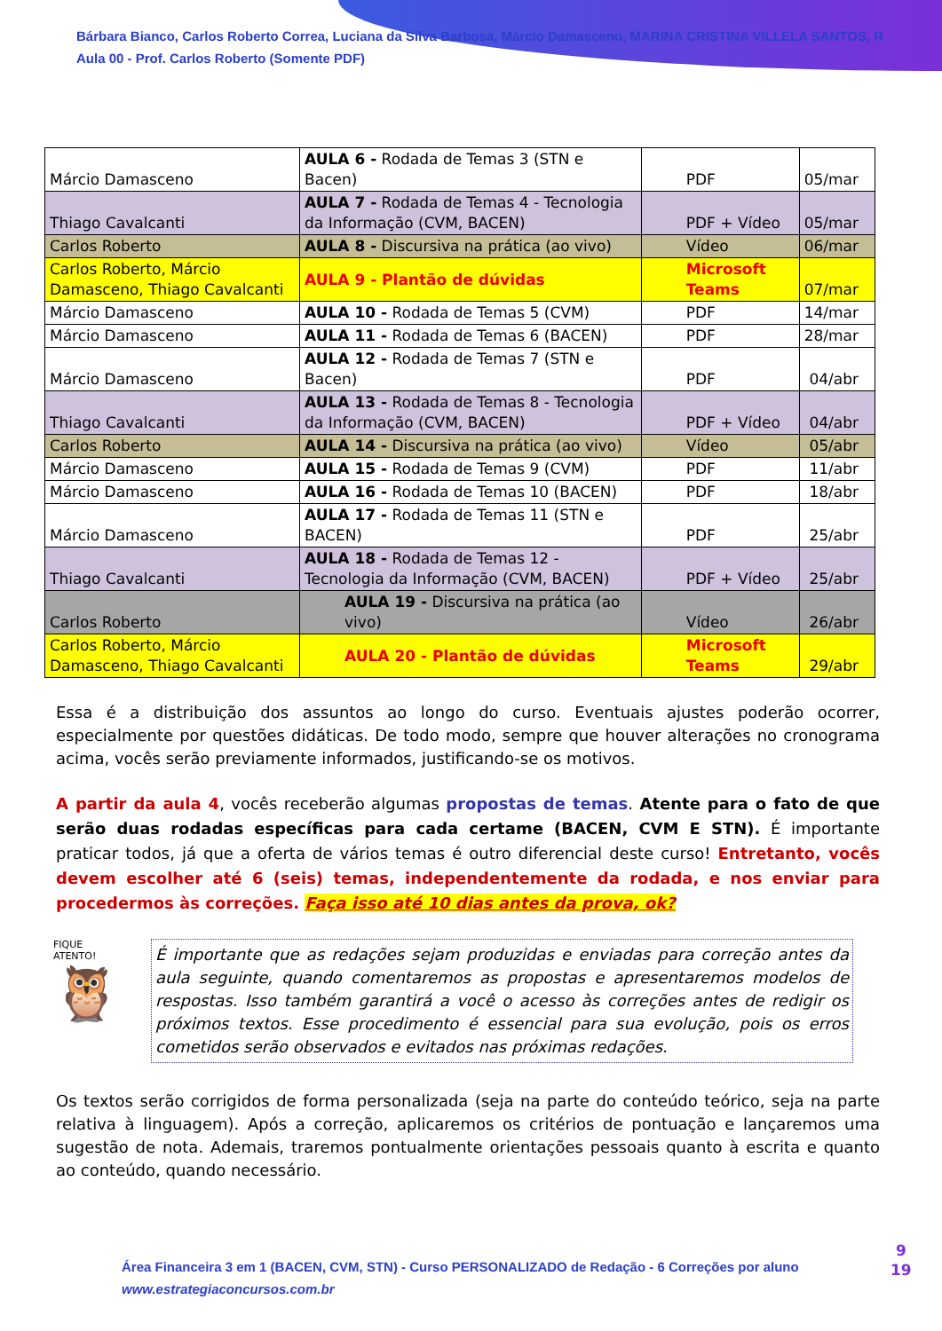Bárbara Bianco, Carlos Roberto Correa, Luciana da Silva Barbosa, Márcio Damasceno, MARINA CRISTINA VILLELA SANTOS, R
Aula 00 - Prof. Carlos Roberto (Somente PDF)
| Márcio Damasceno | AULA 6 - Rodada de Temas 3 (STN e Bacen) | PDF | 05/mar |
| Thiago Cavalcanti | AULA 7 - Rodada de Temas 4 - Tecnologia da Informação (CVM, BACEN) | PDF + Vídeo | 05/mar |
| Carlos Roberto | AULA 8 - Discursiva na prática (ao vivo) | Vídeo | 06/mar |
| Carlos Roberto, Márcio Damasceno, Thiago Cavalcanti | AULA 9 - Plantão de dúvidas | Microsoft Teams | 07/mar |
| Márcio Damasceno | AULA 10 - Rodada de Temas 5 (CVM) | PDF | 14/mar |
| Márcio Damasceno | AULA 11 - Rodada de Temas 6 (BACEN) | PDF | 28/mar |
| Márcio Damasceno | AULA 12 - Rodada de Temas 7 (STN e Bacen) | PDF | 04/abr |
| Thiago Cavalcanti | AULA 13 - Rodada de Temas 8 - Tecnologia da Informação (CVM, BACEN) | PDF + Vídeo | 04/abr |
| Carlos Roberto | AULA 14 - Discursiva na prática (ao vivo) | Vídeo | 05/abr |
| Márcio Damasceno | AULA 15 - Rodada de Temas 9 (CVM) | PDF | 11/abr |
| Márcio Damasceno | AULA 16 - Rodada de Temas 10 (BACEN) | PDF | 18/abr |
| Márcio Damasceno | AULA 17 - Rodada de Temas 11 (STN e BACEN) | PDF | 25/abr |
| Thiago Cavalcanti | AULA 18 - Rodada de Temas 12 - Tecnologia da Informação (CVM, BACEN) | PDF + Vídeo | 25/abr |
| Carlos Roberto | AULA 19 - Discursiva na prática (ao vivo) | Vídeo | 26/abr |
| Carlos Roberto, Márcio Damasceno, Thiago Cavalcanti | AULA 20 - Plantão de dúvidas | Microsoft Teams | 29/abr |
Essa é a distribuição dos assuntos ao longo do curso. Eventuais ajustes poderão ocorrer, especialmente por questões didáticas. De todo modo, sempre que houver alterações no cronograma acima, vocês serão previamente informados, justificando-se os motivos.
A partir da aula 4, vocês receberão algumas propostas de temas. Atente para o fato de que serão duas rodadas específicas para cada certame (BACEN, CVM E STN). É importante praticar todos, já que a oferta de vários temas é outro diferencial deste curso! Entretanto, vocês devem escolher até 6 (seis) temas, independentemente da rodada, e nos enviar para procedermos às correções. Faça isso até 10 dias antes da prova, ok?
FIQUE
ATENTO!
🦉
É importante que as redações sejam produzidas e enviadas para correção antes da aula seguinte, quando comentaremos as propostas e apresentaremos modelos de respostas. Isso também garantirá a você o acesso às correções antes de redigir os próximos textos. Esse procedimento é essencial para sua evolução, pois os erros cometidos serão observados e evitados nas próximas redações.
Os textos serão corrigidos de forma personalizada (seja na parte do conteúdo teórico, seja na parte relativa à linguagem). Após a correção, aplicaremos os critérios de pontuação e lançaremos uma sugestão de nota. Ademais, traremos pontualmente orientações pessoais quanto à escrita e quanto ao conteúdo, quando necessário.
Área Financeira 3 em 1 (BACEN, CVM, STN) - Curso PERSONALIZADO de Redação - 6 Correções por aluno
www.estrategiaconcursos.com.br
9
19